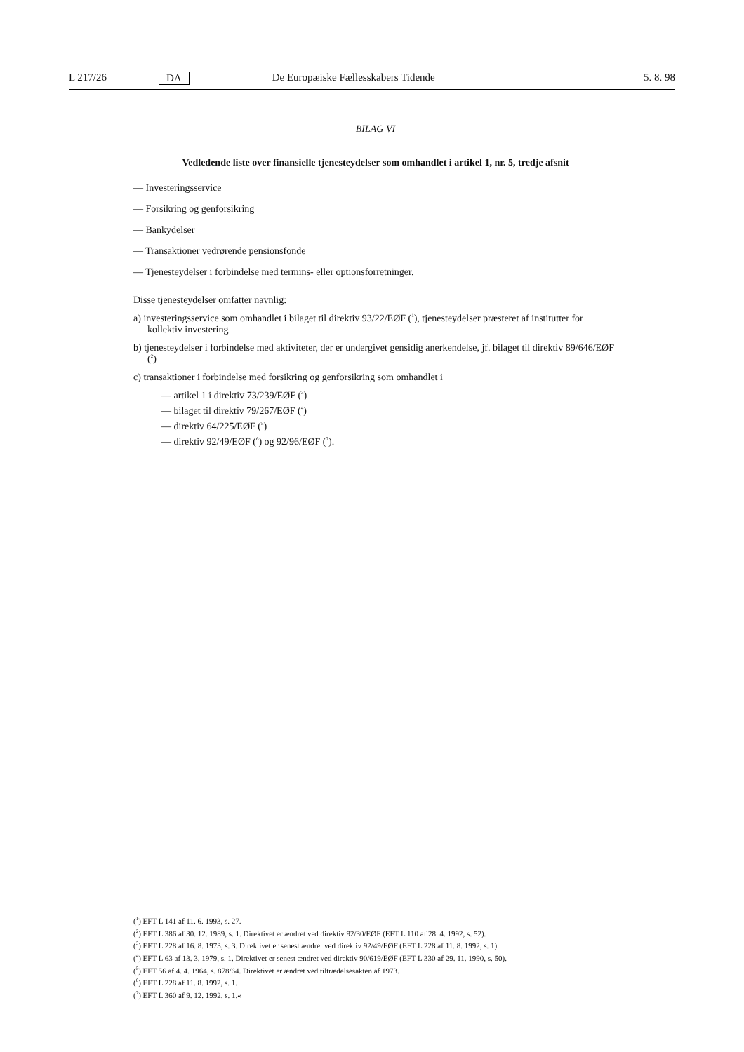L 217/26 DA De Europæiske Fællesskabers Tidende 5. 8. 98
BILAG VI
Vedledende liste over finansielle tjenesteydelser som omhandlet i artikel 1, nr. 5, tredje afsnit
— Investeringsservice
— Forsikring og genforsikring
— Bankydelser
— Transaktioner vedrørende pensionsfonde
— Tjenesteydelser i forbindelse med termins- eller optionsforretninger.
Disse tjenesteydelser omfatter navnlig:
a) investeringsservice som omhandlet i bilaget til direktiv 93/22/EØF (<sup>1</sup>), tjenesteydelser præsteret af institutter for kollektiv investering
b) tjenesteydelser i forbindelse med aktiviteter, der er undergivet gensidig anerkendelse, jf. bilaget til direktiv 89/646/EØF (<sup>2</sup>)
c) transaktioner i forbindelse med forsikring og genforsikring som omhandlet i
— artikel 1 i direktiv 73/239/EØF (<sup>3</sup>)
— bilaget til direktiv 79/267/EØF (<sup>4</sup>)
— direktiv 64/225/EØF (<sup>5</sup>)
— direktiv 92/49/EØF (<sup>6</sup>) og 92/96/EØF (<sup>7</sup>).
(<sup>1</sup>) EFT L 141 af 11. 6. 1993, s. 27.
(<sup>2</sup>) EFT L 386 af 30. 12. 1989, s. 1. Direktivet er ændret ved direktiv 92/30/EØF (EFT L 110 af 28. 4. 1992, s. 52).
(<sup>3</sup>) EFT L 228 af 16. 8. 1973, s. 3. Direktivet er senest ændret ved direktiv 92/49/EØF (EFT L 228 af 11. 8. 1992, s. 1).
(<sup>4</sup>) EFT L 63 af 13. 3. 1979, s. 1. Direktivet er senest ændret ved direktiv 90/619/EØF (EFT L 330 af 29. 11. 1990, s. 50).
(<sup>5</sup>) EFT 56 af 4. 4. 1964, s. 878/64. Direktivet er ændret ved tiltrædelsesakten af 1973.
(<sup>6</sup>) EFT L 228 af 11. 8. 1992, s. 1.
(<sup>7</sup>) EFT L 360 af 9. 12. 1992, s. 1.«